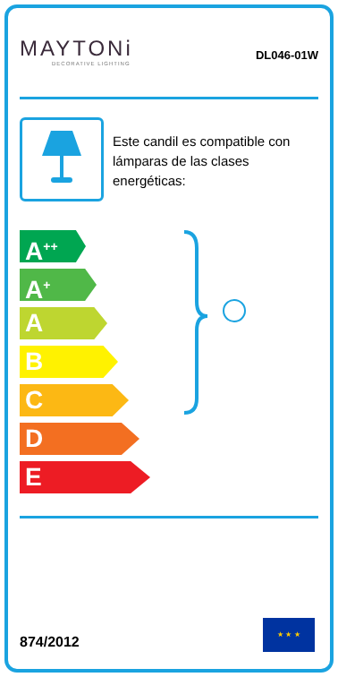MAYTONi
DECORATIVE LIGHTING
DL046-01W
Este candil es compatible con lámparas de las clases energéticas:
A<sup>++</sup>
A<sup>+</sup>
A
B
C
D
E
874/2012
★ ★ ★